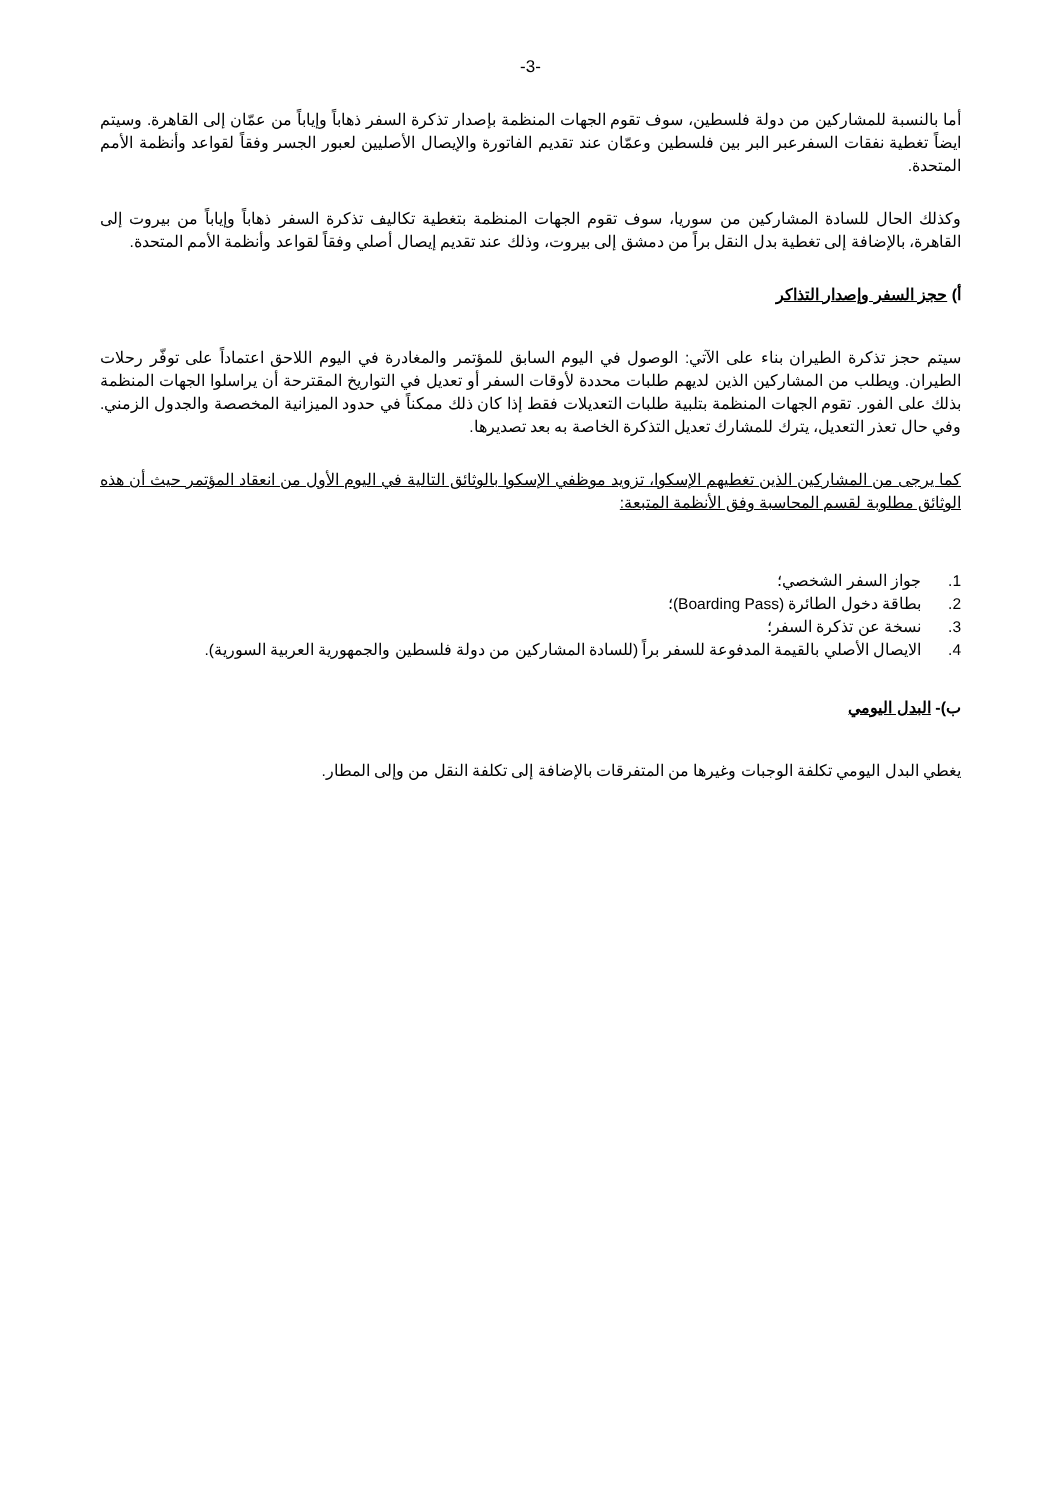-3-
أما بالنسبة للمشاركين من دولة فلسطين، سوف تقوم الجهات المنظمة بإصدار تذكرة السفر ذهاباً وإياباً من عمّان إلى القاهرة. وسيتم ايضاً تغطية نفقات السفرعبر البر بين فلسطين وعمّان عند تقديم الفاتورة والإيصال الأصليين لعبور الجسر وفقاً لقواعد وأنظمة الأمم المتحدة.
وكذلك الحال للسادة المشاركين من سوريا، سوف تقوم الجهات المنظمة بتغطية تكاليف تذكرة السفر ذهاباً وإياباً من بيروت إلى القاهرة، بالإضافة إلى تغطية بدل النقل براً من دمشق إلى بيروت، وذلك عند تقديم إيصال أصلي وفقاً لقواعد وأنظمة الأمم المتحدة.
أ) حجز السفر وإصدار التذاكر
سيتم حجز تذكرة الطيران بناء على الآتي: الوصول في اليوم السابق للمؤتمر والمغادرة في اليوم اللاحق اعتماداً على توفّر رحلات الطيران. ويطلب من المشاركين الذين لديهم طلبات محددة لأوقات السفر أو تعديل في التواريخ المقترحة أن يراسلوا الجهات المنظمة بذلك على الفور. تقوم الجهات المنظمة بتلبية طلبات التعديلات فقط إذا كان ذلك ممكناً في حدود الميزانية المخصصة والجدول الزمني. وفي حال تعذر التعديل، يترك للمشارك تعديل التذكرة الخاصة به بعد تصديرها.
كما يرجى من المشاركين الذين تغطيهم الإسكوا، تزويد موظفي الإسكوا بالوثائق التالية في اليوم الأول من انعقاد المؤتمر حيث أن هذه الوثائق مطلوبة لقسم المحاسبة وفق الأنظمة المتبعة:
1. جواز السفر الشخصي؛
2. بطاقة دخول الطائرة (Boarding Pass)؛
3. نسخة عن تذكرة السفر؛
4. الايصال الأصلي بالقيمة المدفوعة للسفر براً (للسادة المشاركين من دولة فلسطين والجمهورية العربية السورية).
ب)- البدل اليومي
يغطي البدل اليومي تكلفة الوجبات وغيرها من المتفرقات بالإضافة إلى تكلفة النقل من وإلى المطار.